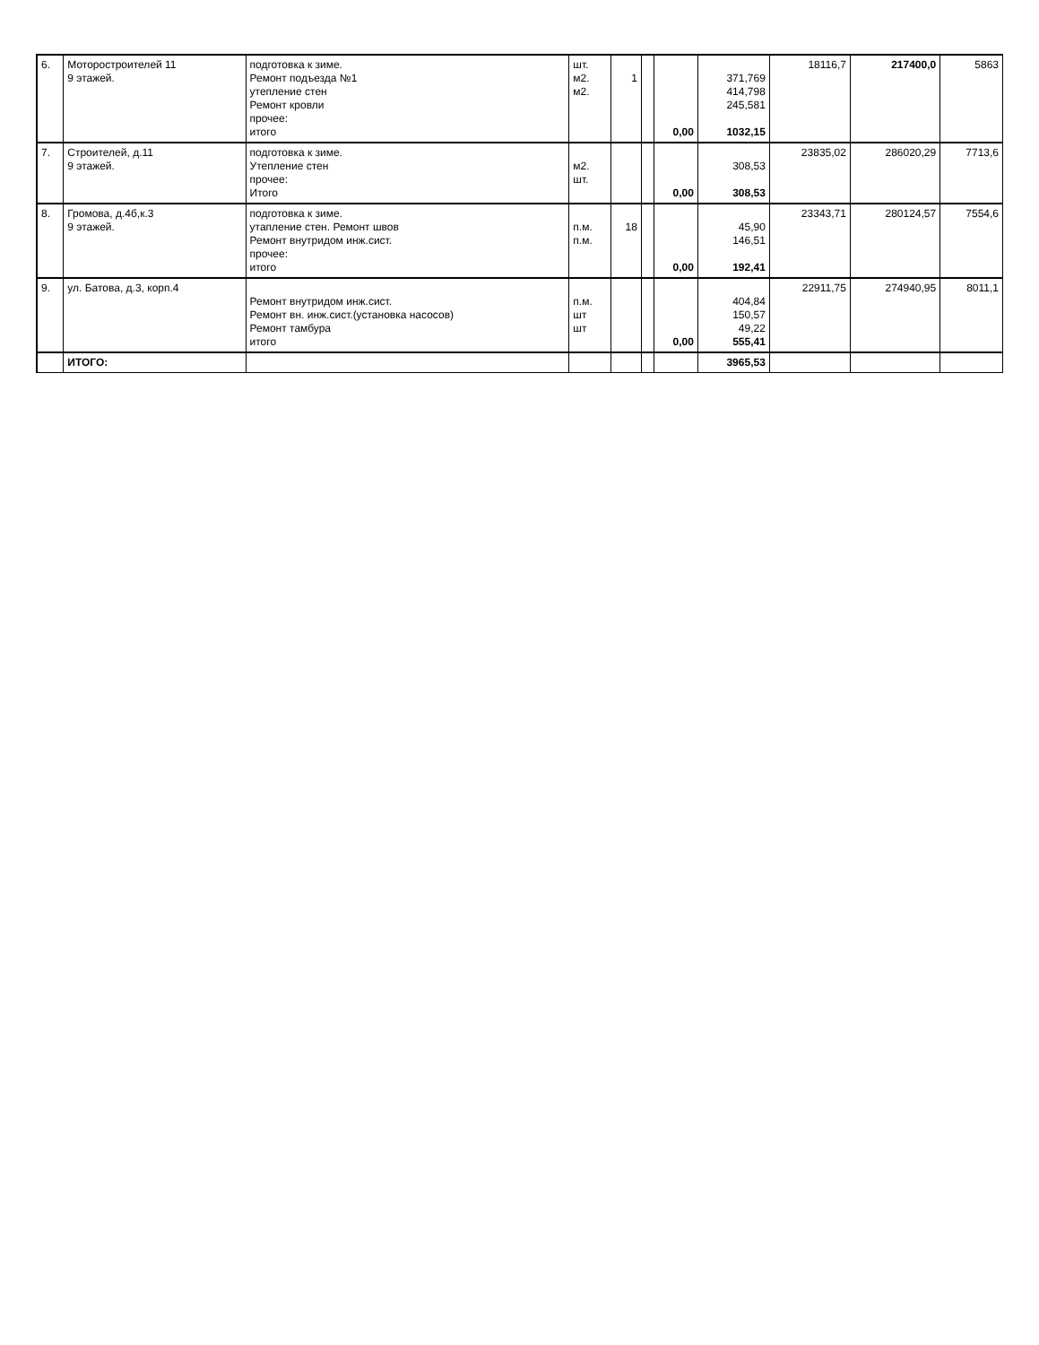| 6. | Моторостроителей 11 9 этажей. | подготовка к зиме. Ремонт подъезда №1 утепление стен Ремонт кровли прочее: итого | шт. м2. м2. | 1 | | 0,00 | 371,769 414,798 245,581 1032,15 | 18116,7 | 217400,0 | 5863 |
| 7. | Строителей, д.11 9 этажей. | подготовка к зиме. Утепление стен прочее: Итого | м2. шт. | | | 0,00 | 308,53 308,53 | 23835,02 | 286020,29 | 7713,6 |
| 8. | Громова, д.4б,к.3 9 этажей. | подготовка к зиме. утапление стен. Ремонт швов Ремонт внутридом инж.сист. прочее: итого | п.м. п.м. | 18 | | 0,00 | 45,90 146,51 192,41 | 23343,71 | 280124,57 | 7554,6 |
| 9. | ул. Батова, д.3, корп.4 | Ремонт внутридом инж.сист. Ремонт вн. инж.сист.(установка насосов) Ремонт тамбура итого | п.м. шт шт | | | 0,00 | 404,84 150,57 49,22 555,41 | 22911,75 | 274940,95 | 8011,1 |
| | ИТОГО: | | | | | | 3965,53 | | | |